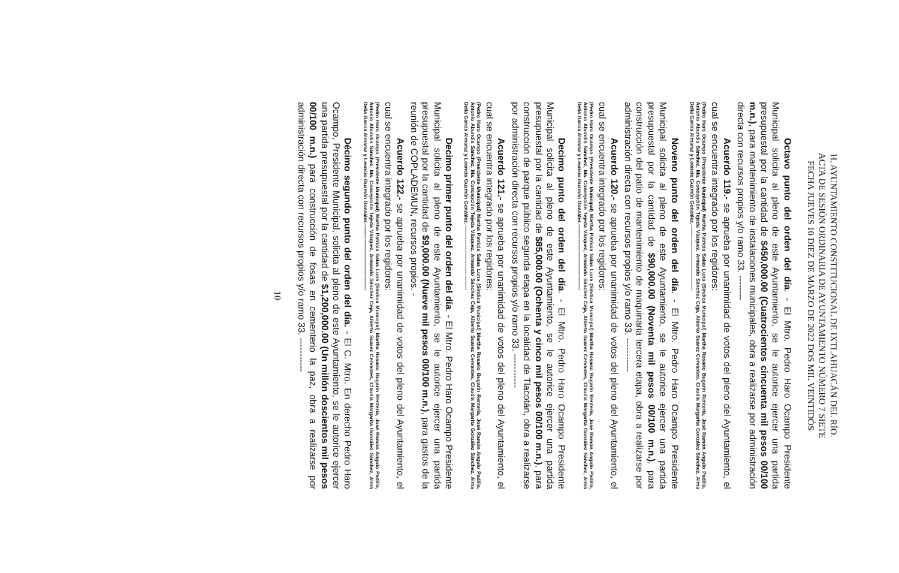H. AYUNTAMIENTO CONSTITUCIONAL DE IXTLAHUACÁN DEL RÍO.
ACTA DE SESIÓN ORDINARIA DE AYUNTAMIENTO NÚMERO 7 SIETE
FECHA JUEVES 10 DIEZ DE MARZO DE 2022 DOS MIL VEINTIDÓS
Octavo punto del orden del día. - El Mtro. Pedro Haro Ocampo Presidente Municipal solicita al pleno de este Ayuntamiento, se le autorice ejercer una partida presupuestal por la cantidad de $450,000.00 (Cuatrocientos cincuenta mil pesos 00/100 m.n.), para mantenimiento de instalaciones municipales, obra a realizarse por administración directa con recursos propios y/o ramo 33. --------
Acuerdo 119.- se aprueba por unanimidad de votos del pleno del Ayuntamiento, el cual se encuentra integrado por los regidores:
(Pedro Haro Ocampo (Presidente Municipal) Martha Patricia Salas Luna (Síndica Municipal) Martha Rosario Bugarín Rentería, José Ramón Angulo Padilla, Antonio Abundis Sánchez, Ma. Concepción Tejeda Vázquez, Armando Sánchez Ceja, Alberto Suarez Cervantes, Claudia Margarita González Sánchez, Alma Delia García Almaraz y Leoncio Guzmán González.---------------------------------------
Noveno punto del orden del día. - El Mtro. Pedro Haro Ocampo Presidente Municipal solicita al pleno de este Ayuntamiento, se le autorice ejercer una partida presupuestal por la cantidad de $90,000.00 (Noventa mil pesos 00/100 m.n.), para construcción del patio de mantenimiento de maquinaria tercera etapa, obra a realizarse por administración directa con recursos propios y/o ramo 33. -----------
Acuerdo 120.- se aprueba por unanimidad de votos del pleno del Ayuntamiento, el cual se encuentra integrado por los regidores:
(Pedro Haro Ocampo (Presidente Municipal) Martha Patricia Salas Luna (Síndica Municipal) Martha Rosario Bugarín Rentería, José Ramón Angulo Padilla, Antonio Abundis Sánchez, Ma. Concepción Tejeda Vázquez, Armando Sánchez Ceja, Alberto Suarez Cervantes, Claudia Margarita González Sánchez, Alma Delia García Almaraz y Leoncio Guzmán González.---------------------------------------
Decimo punto del orden del día. - El Mtro. Pedro Haro Ocampo Presidente Municipal solicita al pleno de este Ayuntamiento, se le autorice ejercer una partida presupuestal por la cantidad de $85,000.00 (Ochenta y cinco mil pesos 00/100 m.n.), para construcción de parque público segunda etapa en la localidad de Tlacotán, obra a realizarse por administración directa con recursos propios y/o ramo 33. -----------
Acuerdo 121.- se aprueba por unanimidad de votos del pleno del Ayuntamiento, el cual se encuentra integrado por los regidores:
(Pedro Haro Ocampo (Presidente Municipal) Martha Patricia Salas Luna (Síndica Municipal) Martha Rosario Bugarín Rentería, José Ramón Angulo Padilla, Antonio Abundis Sánchez, Ma. Concepción Tejeda Vázquez, Armando Sánchez Ceja, Alberto Suarez Cervantes, Claudia Margarita González Sánchez, Alma Delia García Almaraz y Leoncio Guzmán González.---------------------------------------
Decimo primer punto del orden del día. - El Mtro. Pedro Haro Ocampo Presidente Municipal solicita al pleno de este Ayuntamiento, se le autorice ejercer una partida presupuestal por la cantidad de $9,000.00 (Nueve mil pesos 00/100 m.n.), para gastos de la reunión de COPLADEMUN, recursos propios. -
Acuerdo 122.- se aprueba por unanimidad de votos del pleno del Ayuntamiento, el cual se encuentra integrado por los regidores:
(Pedro Haro Ocampo (Presidente Municipal) Martha Patricia Salas Luna (Síndica Municipal) Martha Rosario Bugarín Rentería, José Ramón Angulo Padilla, Antonio Abundis Sánchez, Ma. Concepción Tejeda Vázquez, Armando Sánchez Ceja, Alberto Suarez Cervantes, Claudia Margarita González Sánchez, Alma Delia García Almaraz y Leoncio Guzmán González.---------------------------------------
Décimo segundo punto del orden del día. - El C. Mtro. En derecho Pedro Haro Ocampo, Presidente Municipal, solicita al pleno de este Ayuntamiento, se le autorice ejercer una partida presupuestal por la cantidad de $1,200,000.00 (Un millón doscientos mil pesos 00/100 m.n.) para construcción de fosas en cementerio la paz, obra a realizarse por administración directa con recursos propios y/o ramo 33. -----------
10